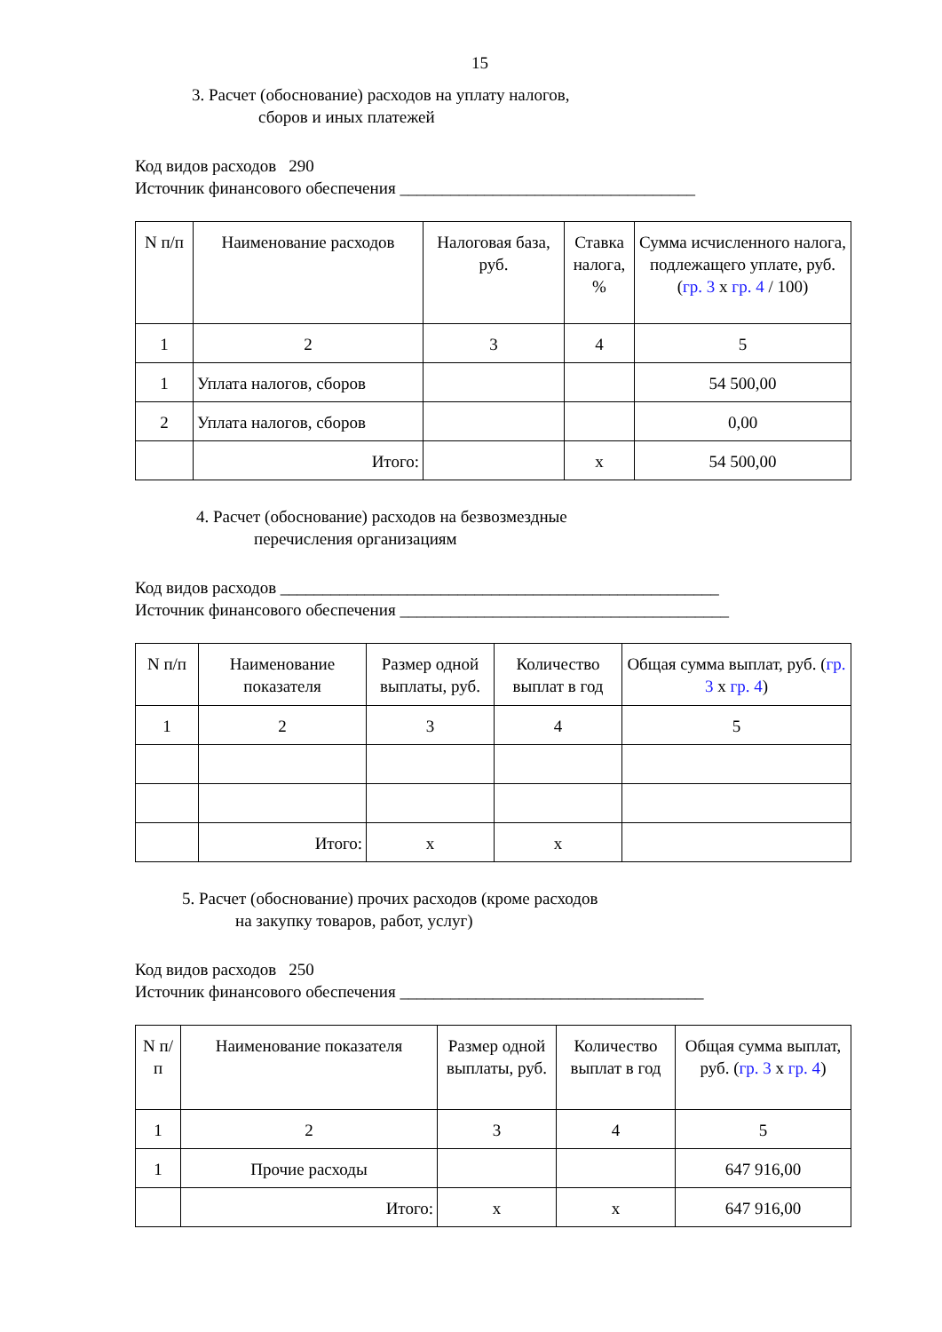15
3. Расчет (обоснование) расходов на уплату налогов,
сборов и иных платежей
Код видов расходов 290
Источник финансового обеспечения ___________________________________
| N п/п | Наименование расходов | Налоговая база, руб. | Ставка налога, % | Сумма исчисленного налога, подлежащего уплате, руб. ( гр. 3 x гр. 4 / 100) |
| --- | --- | --- | --- | --- |
| 1 | 2 | 3 | 4 | 5 |
| 1 | Уплата налогов, сборов | | | 54 500,00 |
| 2 | Уплата налогов, сборов | | | 0,00 |
| | Итого: | | x | 54 500,00 |
4. Расчет (обоснование) расходов на безвозмездные
перечисления организациям
Код видов расходов ____________________________________________________
Источник финансового обеспечения _______________________________________
| N п/п | Наименование показателя | Размер одной выплаты, руб. | Количество выплат в год | Общая сумма выплат, руб. ( гр. 3 x гр. 4 ) |
| --- | --- | --- | --- | --- |
| 1 | 2 | 3 | 4 | 5 |
| | Итого: | x | x | |
5. Расчет (обоснование) прочих расходов (кроме расходов
на закупку товаров, работ, услуг)
Код видов расходов 250
Источник финансового обеспечения ____________________________________
| N п/п | Наименование показателя | Размер одной выплаты, руб. | Количество выплат в год | Общая сумма выплат, руб. ( гр. 3 x гр. 4 ) |
| --- | --- | --- | --- | --- |
| 1 | 2 | 3 | 4 | 5 |
| 1 | Прочие расходы | | | 647 916,00 |
| | Итого: | x | x | 647 916,00 |